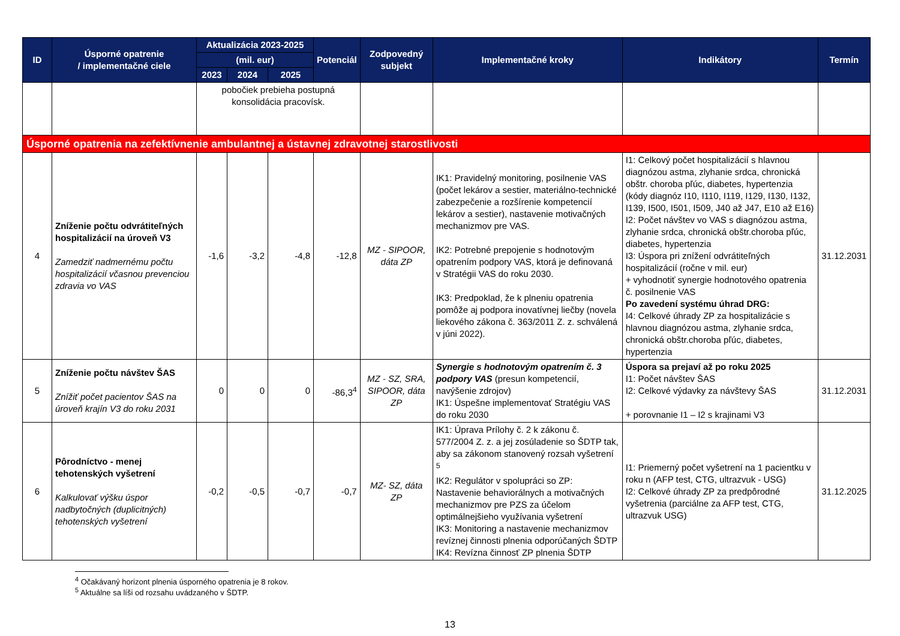| ID | Úsporné opatrenie / implementačné ciele | Aktualizácia 2023-2025 | | | Potenciál | Zodpovedný subjekt | Implementačné kroky | Indikátory | Termín |
| --- | --- | --- | --- | --- | --- | --- | --- | --- | --- |
| | | (mil. eur) | | | | | | | |
| | | 2023 | 2024 | 2025 | | | | | |
| | | pobočiek prebieha postupná konsolidácia pracovísk. | | | | | | | |
| Úsporné opatrenia na zefektívnenie ambulantnej a ústavnej zdravotnej starostlivosti | | | | | | | | | |
| 4 | Zníženie počtu odvrátiteľných hospitalizácií na úroveň V3 Zamedziť nadmernému počtu hospitalizácií včasnou prevenciou zdravia vo VAS | -1,6 | -3,2 | -4,8 | -12,8 | MZ - SIPOOR, dáta ZP | IK1: Pravidelný monitoring, posilnenie VAS (počet lekárov a sestier, materiálno-technické zabezpečenie a rozšírenie kompetencií lekárov a sestier), nastavenie motivačných mechanizmov pre VAS. IK2: Potrebné prepojenie s hodnotovým opatrením podpory VAS, ktorá je definovaná v Stratégii VAS do roku 2030. IK3: Predpoklad, že k plneniu opatrenia pomôže aj podpora inovatívnej liečby (novela liekového zákona č. 363/2011 Z. z. schválená v júni 2022). | I1: Celkový počet hospitalizácií s hlavnou diagnózou astma, zlyhanie srdca, chronická obštr. choroba pľúc, diabetes, hypertenzia (kódy diagnóz I10, I110, I119, I129, I130, I132, I139, I500, I501, I509, J40 až J47, E10 až E16) I2: Počet návštev vo VAS s diagnózou astma, zlyhanie srdca, chronická obštr.choroba pľúc, diabetes, hypertenzia I3: Úspora pri znížení odvrátiteľných hospitalizácií (ročne v mil. eur) + vyhodnotiť synergie hodnotového opatrenia č. posilnenie VAS Po zavedení systému úhrad DRG: I4: Celkové úhrady ZP za hospitalizácie s hlavnou diagnózou astma, zlyhanie srdca, chronická obštr.choroba pľúc, diabetes, hypertenzia | 31.12.2031 |
| 5 | Zníženie počtu návštev ŠAS Znížiť počet pacientov ŠAS na úroveň krajín V3 do roku 2031 | 0 | 0 | 0 | -86,3<sup>4</sup> | MZ - SZ, SRA, SIPOOR, dáta ZP | Synergie s hodnotovým opatrením č. 3 podpory VAS (presun kompetencií, navýšenie zdrojov) IK1: Úspešne implementovať Stratégiu VAS do roku 2030 | Úspora sa prejaví až po roku 2025 I1: Počet návštev ŠAS I2: Celkové výdavky za návštevy ŠAS + porovnanie I1 – I2 s krajinami V3 | 31.12.2031 |
| 6 | Pôrodníctvo - menej tehotenských vyšetrení Kalkulovať výšku úspor nadbytočných (duplicitných) tehotenských vyšetrení | -0,2 | -0,5 | -0,7 | -0,7 | MZ- SZ, dáta ZP | IK1: Úprava Prílohy č. 2 k zákonu č. 577/2004 Z. z. a jej zosúladenie so ŠDTP tak, aby sa zákonom stanovený rozsah vyšetrení <sup>5</sup> IK2: Regulátor v spolupráci so ZP: Nastavenie behaviorálnych a motivačných mechanizmov pre PZS za účelom optimálnejšieho využívania vyšetrení IK3: Monitoring a nastavenie mechanizmov revíznej činnosti plnenia odporúčaných ŠDTP IK4: Revízna činnosť ZP plnenia ŠDTP | I1: Priemerný počet vyšetrení na 1 pacientku v roku n (AFP test, CTG, ultrazvuk - USG) I2: Celkové úhrady ZP za predpôrodné vyšetrenia (parciálne za AFP test, CTG, ultrazvuk USG) | 31.12.2025 |
<sup>4</sup> Očakávaný horizont plnenia úsporného opatrenia je 8 rokov.
<sup>5</sup> Aktuálne sa líši od rozsahu uvádzaného v ŠDTP.
13